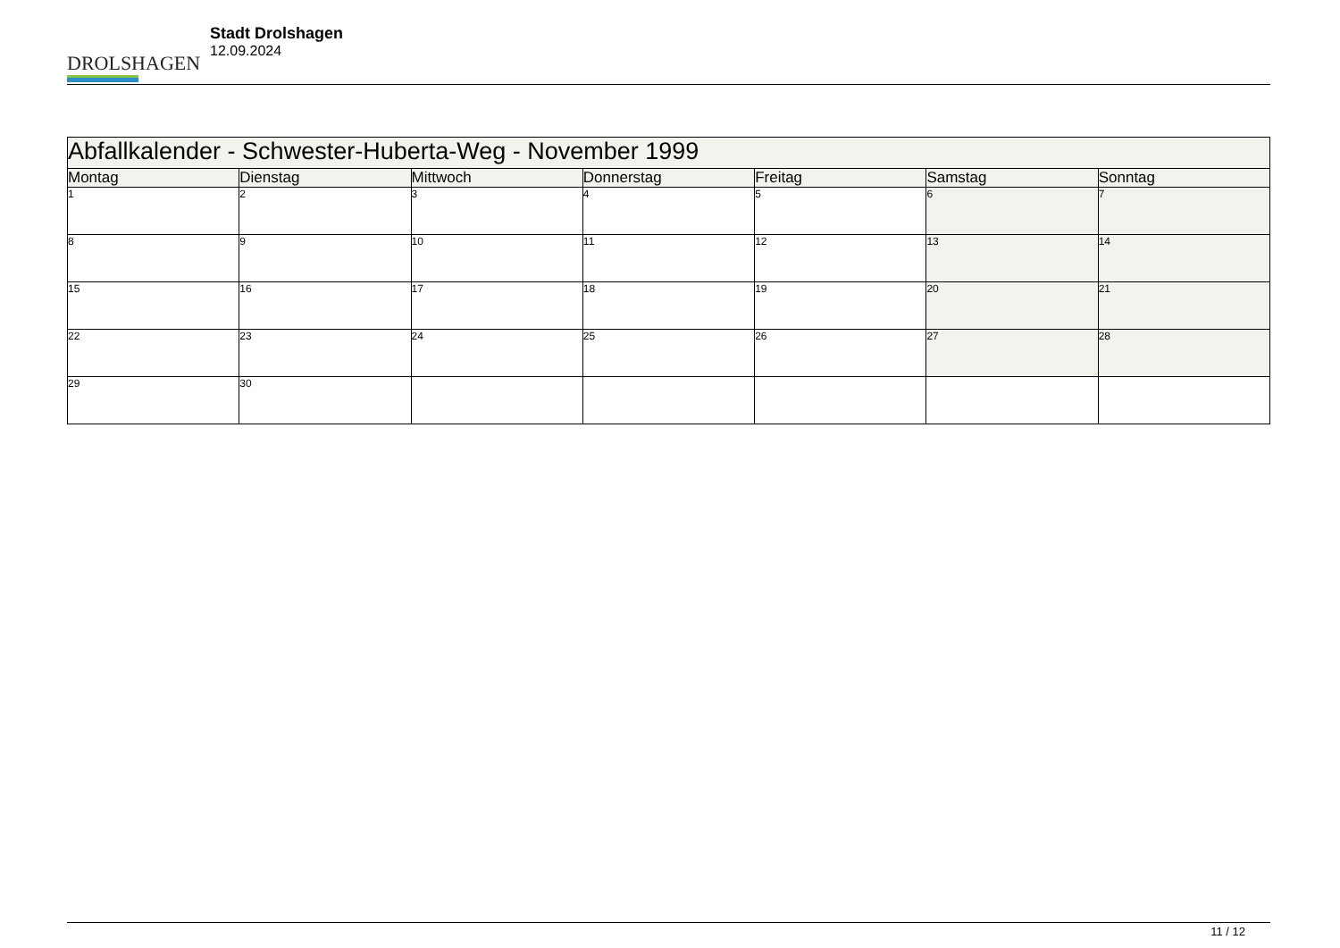DROLSHAGEN
Stadt Drolshagen
12.09.2024
| Abfallkalender - Schwester-Huberta-Weg - November 1999 | | | | | | |
| --- | --- | --- | --- | --- | --- | --- |
| Montag | Dienstag | Mittwoch | Donnerstag | Freitag | Samstag | Sonntag |
| 1 | 2 | 3 | 4 | 5 | 6 | 7 |
| 8 | 9 | 10 | 11 | 12 | 13 | 14 |
| 15 | 16 | 17 | 18 | 19 | 20 | 21 |
| 22 | 23 | 24 | 25 | 26 | 27 | 28 |
| 29 | 30 | | | | | |
11 / 12